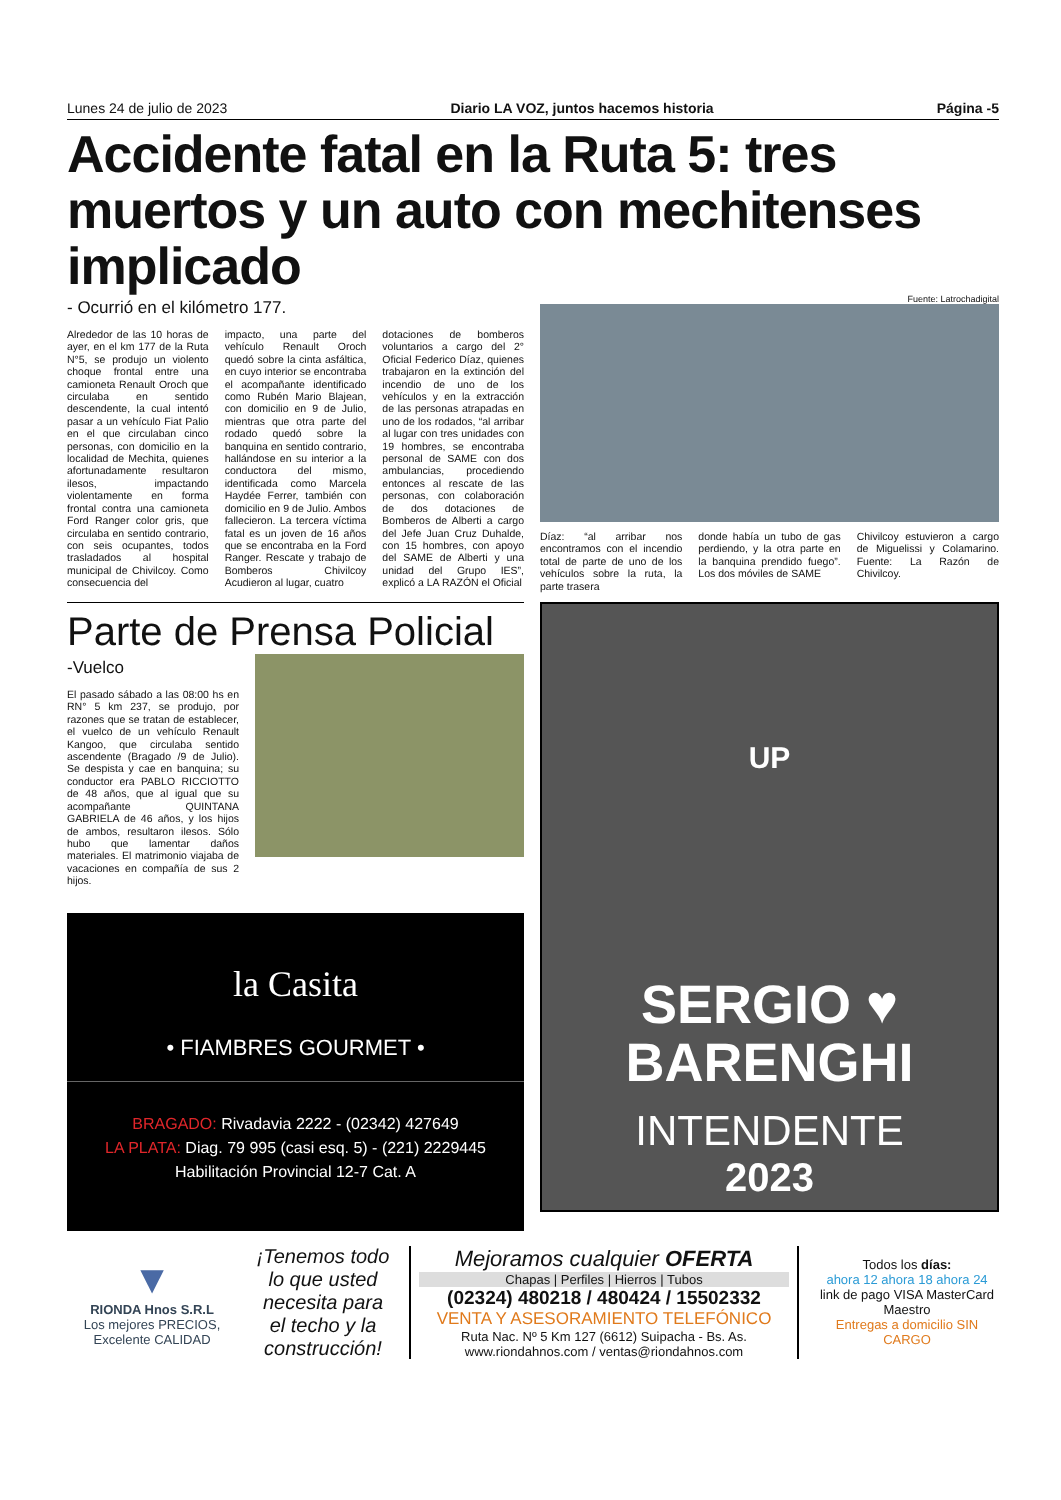Lunes 24 de julio de 2023 Diario LA VOZ, juntos hacemos historia Página -5
Accidente fatal en la Ruta 5: tres muertos y un auto con mechitenses implicado
- Ocurrió en el kilómetro 177.
Alrededor de las 10 horas de ayer, en el km 177 de la Ruta N°5, se produjo un violento choque frontal entre una camioneta Renault Oroch que circulaba en sentido descendente, la cual intentó pasar a un vehículo Fiat Palio en el que circulaban cinco personas, con domicilio en la localidad de Mechita, quienes afortunadamente resultaron ilesos, impactando violentamente en forma frontal contra una camioneta Ford Ranger color gris, que circulaba en sentido contrario, con seis ocupantes, todos trasladados al hospital municipal de Chivilcoy. Como consecuencia del
impacto, una parte del vehículo Renault Oroch quedó sobre la cinta asfáltica, en cuyo interior se encontraba el acompañante identificado como Rubén Mario Blajean, con domicilio en 9 de Julio, mientras que otra parte del rodado quedó sobre la banquina en sentido contrario, hallándose en su interior a la conductora del mismo, identificada como Marcela Haydée Ferrer, también con domicilio en 9 de Julio. Ambos fallecieron. La tercera víctima fatal es un joven de 16 años que se encontraba en la Ford Ranger. Rescate y trabajo de Bomberos Chivilcoy Acudieron al lugar, cuatro
dotaciones de bomberos voluntarios a cargo del 2° Oficial Federico Díaz, quienes trabajaron en la extinción del incendio de uno de los vehículos y en la extracción de las personas atrapadas en uno de los rodados, “al arribar al lugar con tres unidades con 19 hombres, se encontraba personal de SAME con dos ambulancias, procediendo entonces al rescate de las personas, con colaboración de dos dotaciones de Bomberos de Alberti a cargo del Jefe Juan Cruz Duhalde, con 15 hombres, con apoyo del SAME de Alberti y una unidad del Grupo IES”, explicó a LA RAZÓN el Oficial
Fuente: Latrochadigital
Díaz: “al arribar nos encontramos con el incendio total de parte de uno de los vehículos sobre la ruta, la parte trasera
donde había un tubo de gas perdiendo, y la otra parte en la banquina prendido fuego”. Los dos móviles de SAME
Chivilcoy estuvieron a cargo de Miguelissi y Colamarino. Fuente: La Razón de Chivilcoy.
Parte de Prensa Policial
-Vuelco
El pasado sábado a las 08:00 hs en RN° 5 km 237, se produjo, por razones que se tratan de establecer, el vuelco de un vehículo Renault Kangoo, que circulaba sentido ascendente (Bragado /9 de Julio). Se despista y cae en banquina; su conductor era PABLO RICCIOTTO de 48 años, que al igual que su acompañante QUINTANA GABRIELA de 46 años, y los hijos de ambos, resultaron ilesos. Sólo hubo que lamentar daños materiales. El matrimonio viajaba de vacaciones en compañía de sus 2 hijos.
la Casita
• FIAMBRES GOURMET •
BRAGADO: Rivadavia 2222 - (02342) 427649
LA PLATA: Diag. 79 995 (casi esq. 5) - (221) 2229445
Habilitación Provincial 12-7 Cat. A
UP
SERGIO ♥
BARENGHI
INTENDENTE
2023
▼
RIONDA Hnos S.R.L
Los mejores PRECIOS,
Excelente CALIDAD
¡Tenemos todo lo que usted necesita para el techo y la construcción!
Mejoramos cualquier OFERTA
Chapas | Perfiles | Hierros | Tubos
(02324) 480218 / 480424 / 15502332
VENTA Y ASESORAMIENTO TELEFÓNICO
Ruta Nac. Nº 5 Km 127 (6612) Suipacha - Bs. As.
www.riondahnos.com / ventas@riondahnos.com
Todos los días:
ahora 12 ahora 18 ahora 24
link de pago VISA MasterCard Maestro
Entregas a domicilio SIN CARGO